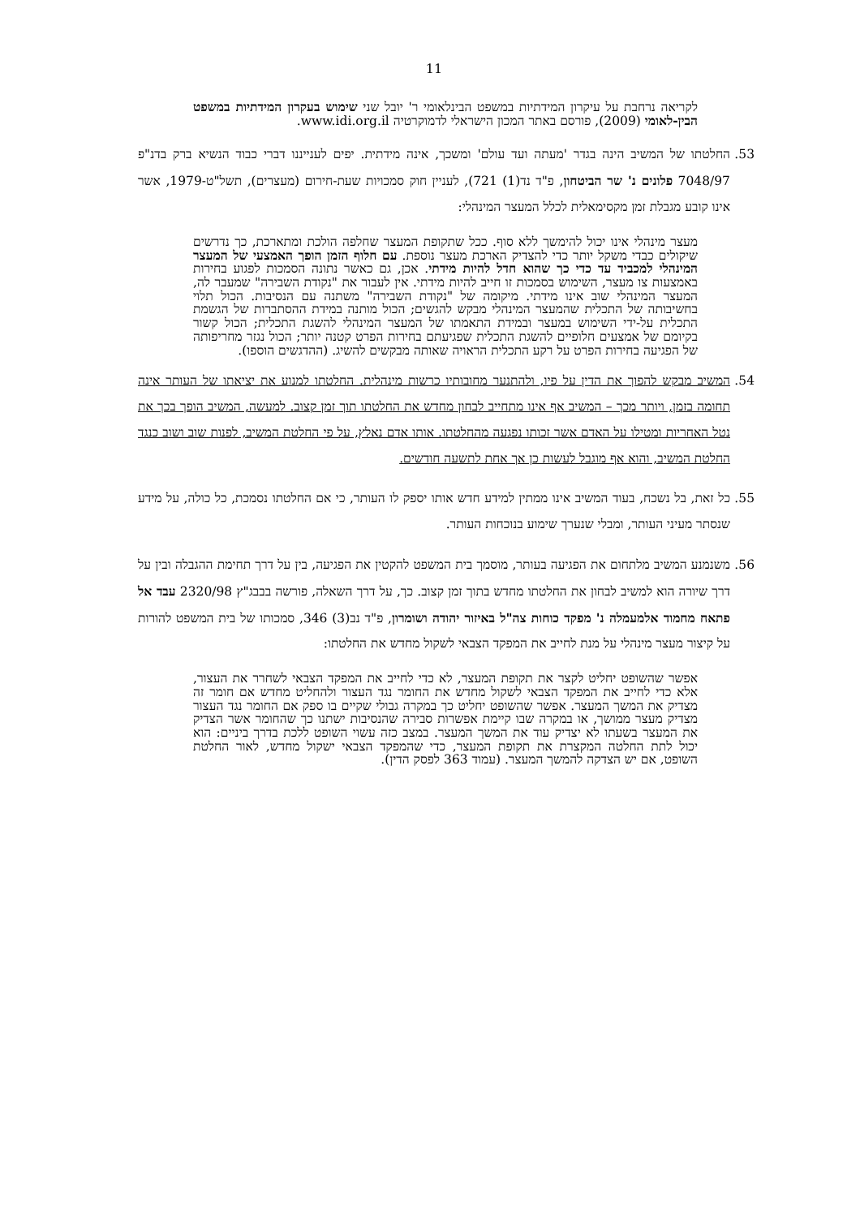11
לקריאה נרחבת על עיקרון המידתיות במשפט הבינלאומי ר' יובל שני שימוש בעקרון המידתיות במשפט הבין-לאומי (2009), פורסם באתר המכון הישראלי לדמוקרטיה www.idi.org.il.
53. החלטתו של המשיב הינה בגדר 'מעתה ועד עולם' ומשכך, אינה מידתית. יפים לענייננו דברי כבוד הנשיא ברק בדנ"פ 7048/97 פלונים נ' שר הביטחון, פ"ד נד(1) 721), לעניין חוק סמכויות שעת-חירום (מעצרים), תשל"ט-1979, אשר אינו קובע מגבלת זמן מקסימאלית לכלל המעצר המינהלי:
מעצר מינהלי אינו יכול להימשך ללא סוף. ככל שתקופת המעצר שחלפה הולכת ומתארכת, כך נדרשים שיקולים כבדי משקל יותר כדי להצדיק הארכת מעצר נוספת. עם חלוף הזמן הופך האמצעי של המעצר המינהלי למכביד עד כדי כך שהוא חדל להיות מידתי. אכן, גם כאשר נתונה הסמכות לפגוע בחירות באמצעות צו מעצר, השימוש בסמכות זו חייב להיות מידתי. אין לעבור את "נקודת השבירה" שמעבר לה, המעצר המינהלי שוב אינו מידתי. מיקומה של "נקודת השבירה" משתנה עם הנסיבות. הכול תלוי בחשיבותה של התכלית שהמעצר המינהלי מבקש להגשים; הכול מותנה במידת ההסתברות של הגשמת התכלית על-ידי השימוש במעצר ובמידת התאמתו של המעצר המינהלי להשגת התכלית; הכול קשור בקיומם של אמצעים חלופיים להשגת התכלית שפגיעתם בחירות הפרט קטנה יותר; הכול נגזר מחריפותה של הפגיעה בחירות הפרט על רקע התכלית הראויה שאותה מבקשים להשיג. (ההדגשים הוספו).
54. המשיב מבקש להפוך את הדין על פיו, ולהתנער מחובותיו כרשות מינהלית. החלטתו למנוע את יציאתו של העותר אינה תחומה בזמן, ויותר מכך – המשיב אף אינו מתחייב לבחון מחדש את החלטתו תוך זמן קצוב. למעשה, המשיב הופך בכך את נטל האחריות ומטילו על האדם אשר זכותו נפגעה מהחלטתו. אותו אדם נאלץ, על פי החלטת המשיב, לפנות שוב ושוב כנגד החלטת המשיב, והוא אף מוגבל לעשות כן אך אחת לתשעה חודשים.
55. כל זאת, בל נשכח, בעוד המשיב אינו ממתין למידע חדש אותו יספק לו העותר, כי אם החלטתו נסמכת, כל כולה, על מידע שנסתר מעיני העותר, ומבלי שנערך שימוע בנוכחות העותר.
56. משנמנע המשיב מלתחום את הפגיעה בעותר, מוסמך בית המשפט להקטין את הפגיעה, בין על דרך תחימת ההגבלה ובין על דרך שיורה הוא למשיב לבחון את החלטתו מחדש בתוך זמן קצוב. כך, על דרך השאלה, פורשה בבבג"ץ 2320/98 עבד אל פתאח מחמוד אלמעמלה נ' מפקד כוחות צה"ל באיזור יהודה ושומרון, פ"ד נב(3) 346, סמכותו של בית המשפט להורות על קיצור מעצר מינהלי על מנת לחייב את המפקד הצבאי לשקול מחדש את החלטתו:
אפשר שהשופט יחליט לקצר את תקופת המעצר, לא כדי לחייב את המפקד הצבאי לשחרר את העצור, אלא כדי לחייב את המפקד הצבאי לשקול מחדש את החומר נגד העצור ולהחליט מחדש אם חומר זה מצדיק את המשך המעצר. אפשר שהשופט יחליט כך במקרה גבולי שקיים בו ספק אם החומר נגד העצור מצדיק מעצר ממושך, או במקרה שבו קיימת אפשרות סבירה שהנסיבות ישתנו כך שהחומר אשר הצדיק את המעצר בשעתו לא יצדיק עוד את המשך המעצר. במצב כזה עשוי השופט ללכת בדרך ביניים: הוא יכול לתת החלטה המקצרת את תקופת המעצר, כדי שהמפקד הצבאי ישקול מחדש, לאור החלטת השופט, אם יש הצדקה להמשך המעצר. (עמוד 363 לפסק הדין).